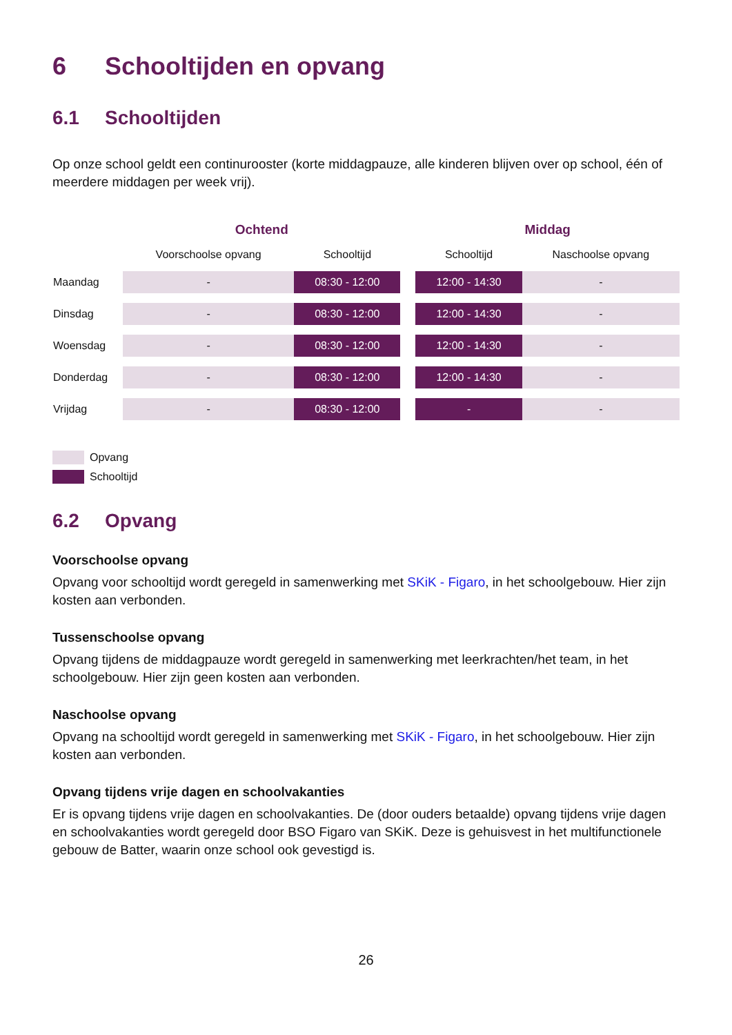6 Schooltijden en opvang
6.1 Schooltijden
Op onze school geldt een continurooster (korte middagpauze, alle kinderen blijven over op school, één of meerdere middagen per week vrij).
| | Ochtend | | | Middag | |
| --- | --- | --- | --- | --- | --- |
| | Voorschoolse opvang | Schooltijd | | Schooltijd | Naschoolse opvang |
| Maandag | - | 08:30 - 12:00 | | 12:00 - 14:30 | - |
| Dinsdag | - | 08:30 - 12:00 | | 12:00 - 14:30 | - |
| Woensdag | - | 08:30 - 12:00 | | 12:00 - 14:30 | - |
| Donderdag | - | 08:30 - 12:00 | | 12:00 - 14:30 | - |
| Vrijdag | - | 08:30 - 12:00 | | - | - |
Opvang
Schooltijd
6.2 Opvang
Voorschoolse opvang
Opvang voor schooltijd wordt geregeld in samenwerking met SKiK - Figaro, in het schoolgebouw. Hier zijn kosten aan verbonden.
Tussenschoolse opvang
Opvang tijdens de middagpauze wordt geregeld in samenwerking met leerkrachten/het team, in het schoolgebouw. Hier zijn geen kosten aan verbonden.
Naschoolse opvang
Opvang na schooltijd wordt geregeld in samenwerking met SKiK - Figaro, in het schoolgebouw. Hier zijn kosten aan verbonden.
Opvang tijdens vrije dagen en schoolvakanties
Er is opvang tijdens vrije dagen en schoolvakanties. De (door ouders betaalde) opvang tijdens vrije dagen en schoolvakanties wordt geregeld door BSO Figaro van SKiK. Deze is gehuisvest in het multifunctionele gebouw de Batter, waarin onze school ook gevestigd is.
26